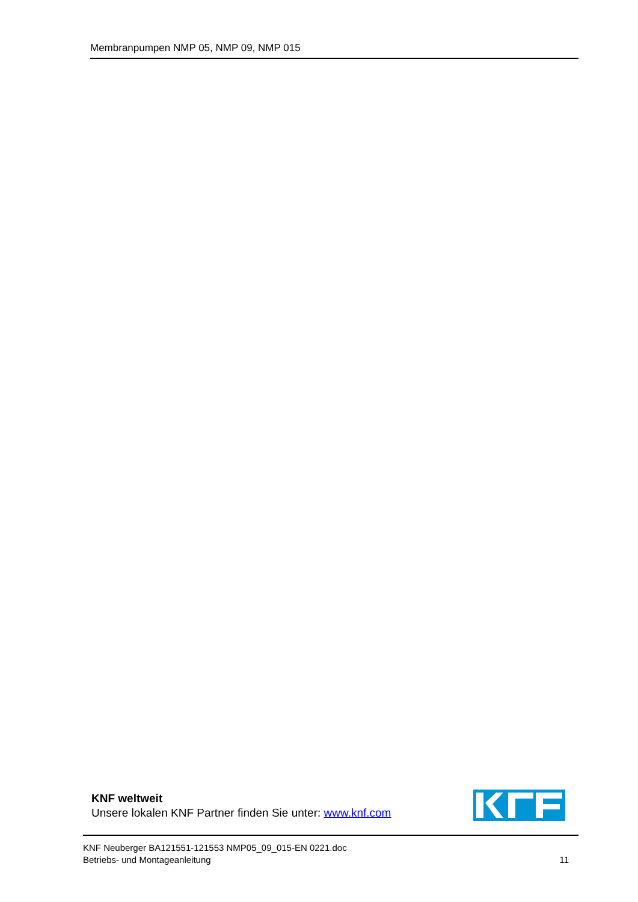Membranpumpen NMP 05, NMP 09, NMP 015
KNF weltweit
Unsere lokalen KNF Partner finden Sie unter: www.knf.com
KNF Neuberger BA121551-121553 NMP05_09_015-EN 0221.doc
Betriebs- und Montageanleitung
11